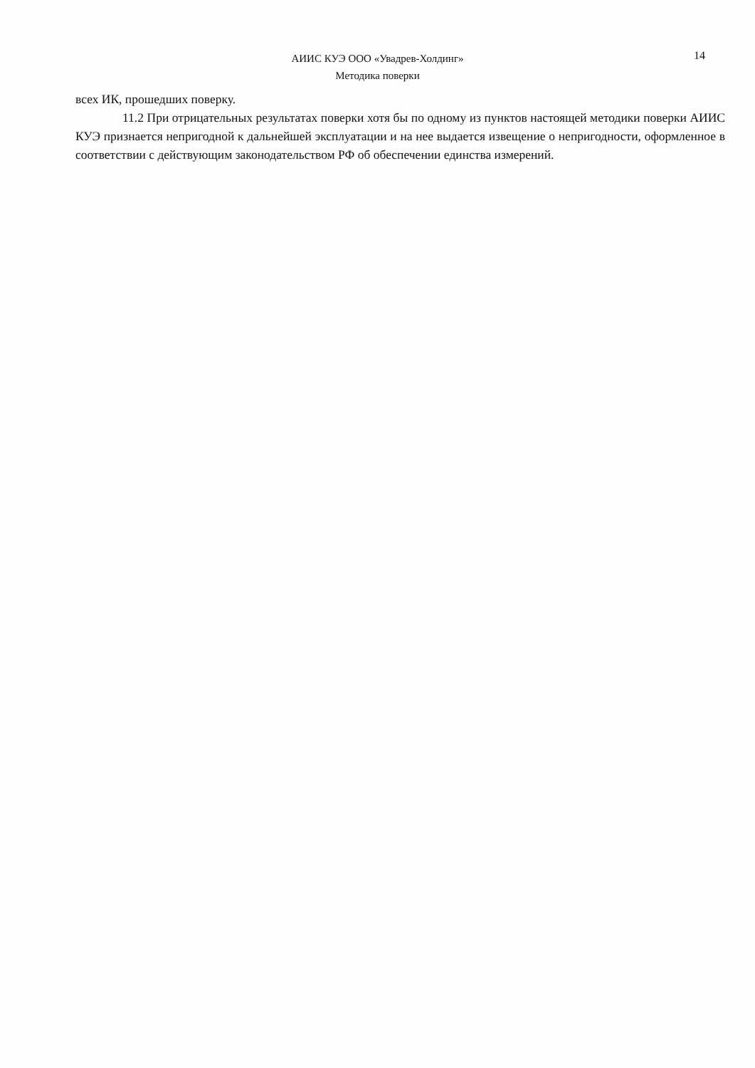АИИС КУЭ ООО «Увадрев-Холдинг»
Методика поверки
14
всех ИК, прошедших поверку.
11.2 При отрицательных результатах поверки хотя бы по одному из пунктов настоящей методики поверки АИИС КУЭ признается непригодной к дальнейшей эксплуатации и на нее выдается извещение о непригодности, оформленное в соответствии с действующим законодательством РФ об обеспечении единства измерений.